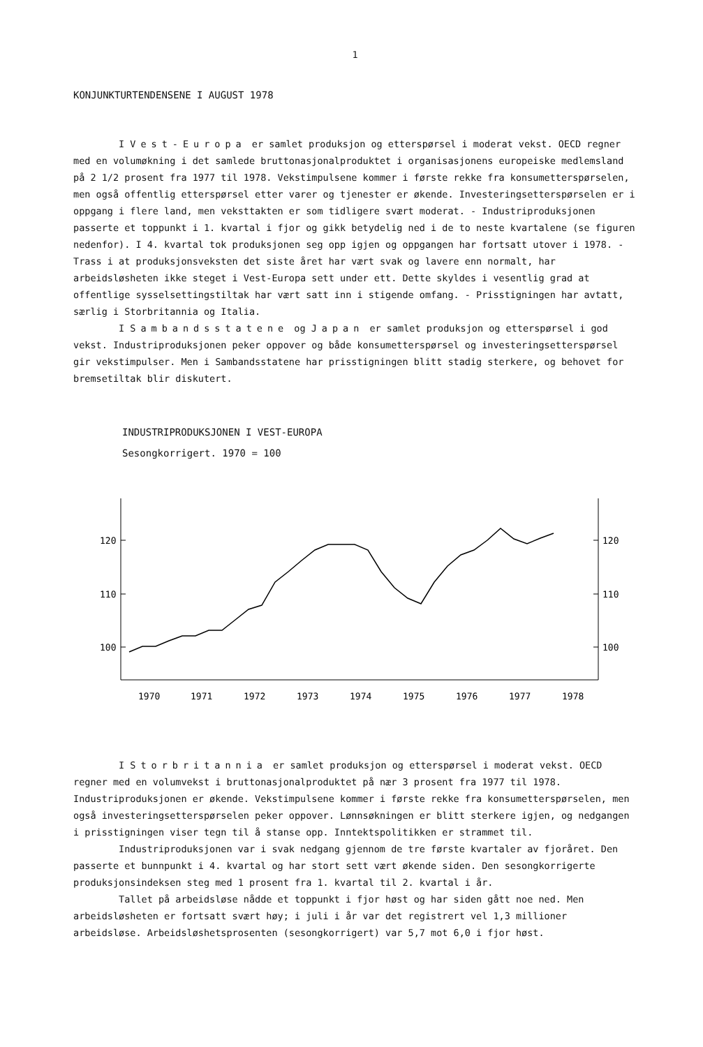1
KONJUNKTURTENDENSENE I AUGUST 1978
I Vest-Europa er samlet produksjon og etterspørsel i moderat vekst. OECD regner med en volumøkning i det samlede bruttonasjonalproduktet i organisasjonens europeiske medlemsland på 2 1/2 prosent fra 1977 til 1978. Vekstimpulsene kommer i første rekke fra konsumetterspørselen, men også offentlig etterspørsel etter varer og tjenester er økende. Investeringsetterspørselen er i oppgang i flere land, men veksttakten er som tidligere svært moderat. - Industriproduksjonen passerte et toppunkt i 1. kvartal i fjor og gikk betydelig ned i de to neste kvartalene (se figuren nedenfor). I 4. kvartal tok produksjonen seg opp igjen og oppgangen har fortsatt utover i 1978. - Trass i at produksjonsveksten det siste året har vært svak og lavere enn normalt, har arbeidsløsheten ikke steget i Vest-Europa sett under ett. Dette skyldes i vesentlig grad at offentlige sysselsettingstiltak har vært satt inn i stigende omfang. - Prisstigningen har avtatt, særlig i Storbritannia og Italia.
I Sambandsstatene og Japan er samlet produksjon og etterspørsel i god vekst. Industriproduksjonen peker oppover og både konsumetterspørsel og investeringsetterspørsel gir vekstimpulser. Men i Sambandsstatene har prisstigningen blitt stadig sterkere, og behovet for bremsetiltak blir diskutert.
INDUSTRIPRODUKSJONEN I VEST-EUROPA
Sesongkorrigert. 1970 = 100
120
110
100
120
110
100
1970
1971
1972
1973
1974
1975
1976
1977
1978
I Storbritannia er samlet produksjon og etterspørsel i moderat vekst. OECD regner med en volumvekst i bruttonasjonalproduktet på nær 3 prosent fra 1977 til 1978. Industriproduksjonen er økende. Vekstimpulsene kommer i første rekke fra konsumetterspørselen, men også investeringsetterspørselen peker oppover. Lønnsøkningen er blitt sterkere igjen, og nedgangen i prisstigningen viser tegn til å stanse opp. Inntektspolitikken er strammet til.
Industriproduksjonen var i svak nedgang gjennom de tre første kvartaler av fjoråret. Den passerte et bunnpunkt i 4. kvartal og har stort sett vært økende siden. Den sesongkorrigerte produksjonsindeksen steg med 1 prosent fra 1. kvartal til 2. kvartal i år.
Tallet på arbeidsløse nådde et toppunkt i fjor høst og har siden gått noe ned. Men arbeidsløsheten er fortsatt svært høy; i juli i år var det registrert vel 1,3 millioner arbeidsløse. Arbeidsløshetsprosenten (sesongkorrigert) var 5,7 mot 6,0 i fjor høst.